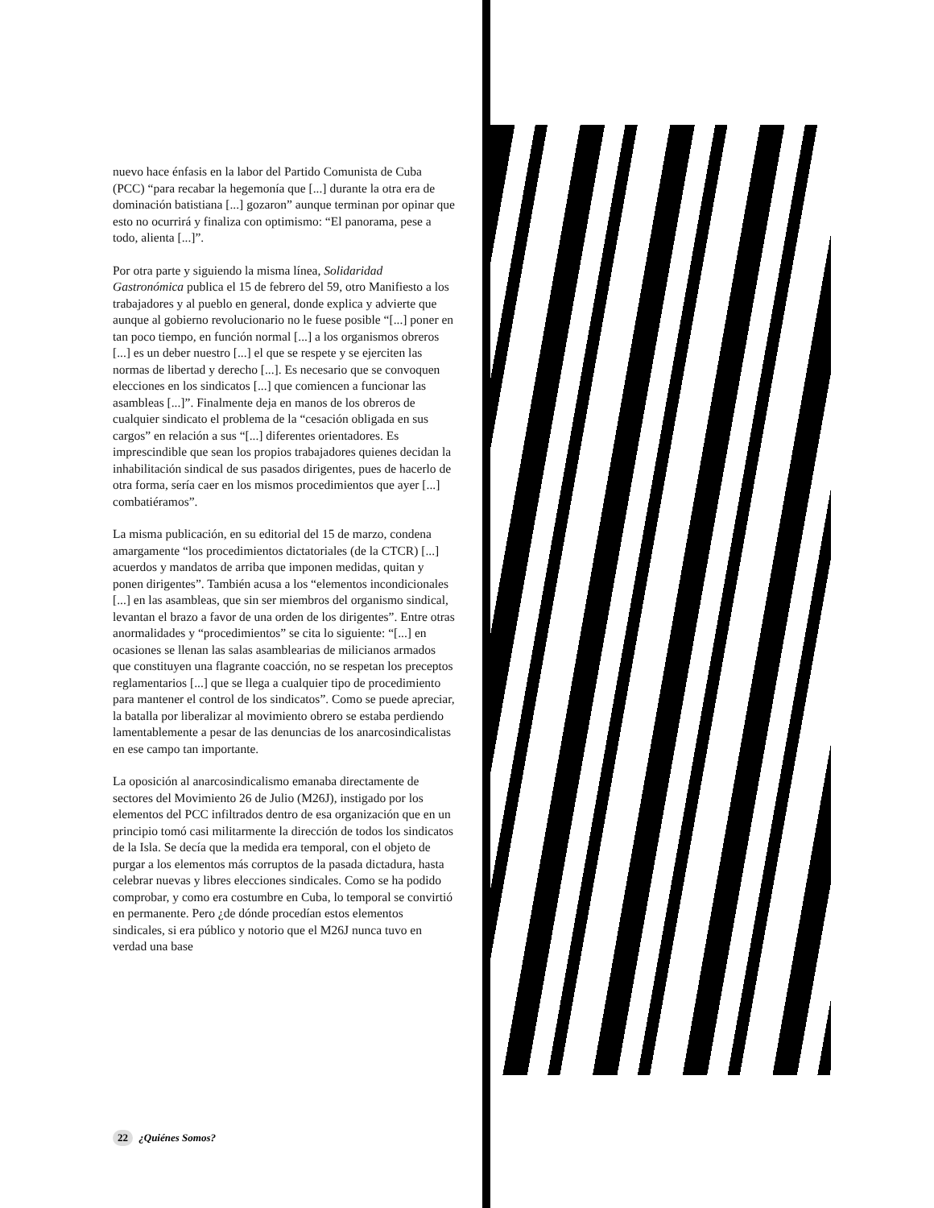nuevo hace énfasis en la labor del Partido Comunista de Cuba (PCC) “para recabar la hegemonía que [...] durante la otra era de dominación batistiana [...] gozaron” aunque terminan por opinar que esto no ocurrirá y finaliza con optimismo: “El panorama, pese a todo, alienta [...]”.
Por otra parte y siguiendo la misma línea, Solidaridad Gastronómica publica el 15 de febrero del 59, otro Manifiesto a los trabajadores y al pueblo en general, donde explica y advierte que aunque al gobierno revolucionario no le fuese posible “[...] poner en tan poco tiempo, en función normal [...] a los organismos obreros [...] es un deber nuestro [...] el que se respete y se ejerciten las normas de libertad y derecho [...]. Es necesario que se convoquen elecciones en los sindicatos [...] que comiencen a funcionar las asambleas [...]”. Finalmente deja en manos de los obreros de cualquier sindicato el problema de la “cesación obligada en sus cargos” en relación a sus “[...] diferentes orientadores. Es imprescindible que sean los propios trabajadores quienes decidan la inhabilitación sindical de sus pasados dirigentes, pues de hacerlo de otra forma, sería caer en los mismos procedimientos que ayer [...] combatiéramos”.
La misma publicación, en su editorial del 15 de marzo, condena amargamente “los procedimientos dictatoriales (de la CTCR) [...] acuerdos y mandatos de arriba que imponen medidas, quitan y ponen dirigentes”. También acusa a los “elementos incondicionales [...] en las asambleas, que sin ser miembros del organismo sindical, levantan el brazo a favor de una orden de los dirigentes”. Entre otras anormalidades y “procedimientos” se cita lo siguiente: “[...] en ocasiones se llenan las salas asamblearias de milicianos armados que constituyen una flagrante coacción, no se respetan los preceptos reglamentarios [...] que se llega a cualquier tipo de procedimiento para mantener el control de los sindicatos”. Como se puede apreciar, la batalla por liberalizar al movimiento obrero se estaba perdiendo lamentablemente a pesar de las denuncias de los anarcosindicalistas en ese campo tan importante.
La oposición al anarcosindicalismo emanaba directamente de sectores del Movimiento 26 de Julio (M26J), instigado por los elementos del PCC infiltrados dentro de esa organización que en un principio tomó casi militarmente la dirección de todos los sindicatos de la Isla. Se decía que la medida era temporal, con el objeto de purgar a los elementos más corruptos de la pasada dictadura, hasta celebrar nuevas y libres elecciones sindicales. Como se ha podido comprobar, y como era costumbre en Cuba, lo temporal se convirtió en permanente. Pero ¿de dónde procedían estos elementos sindicales, si era público y notorio que el M26J nunca tuvo en verdad una base
22 ¿Quiénes Somos?